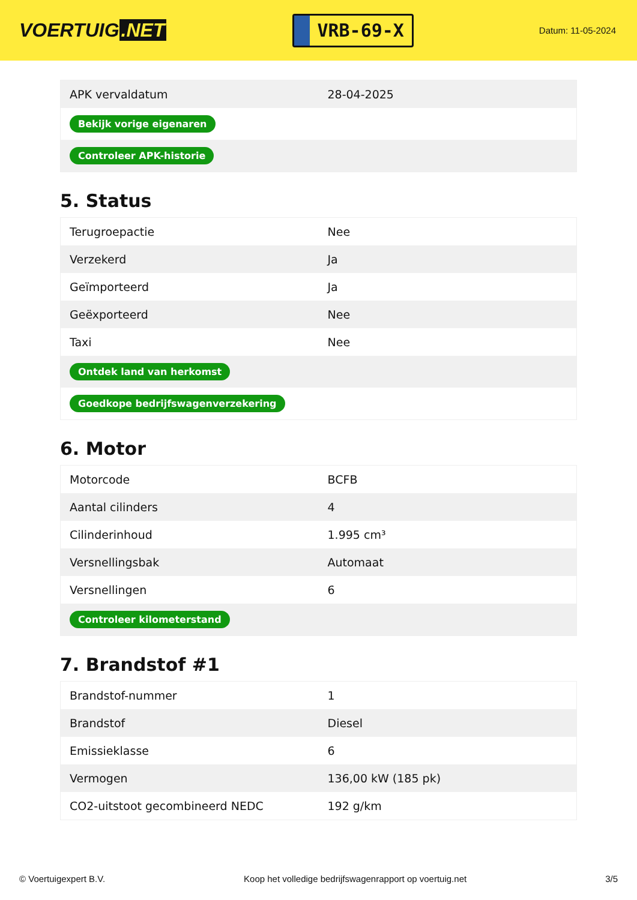VOERTUIG.NET
VRB-69-X
Datum: 11-05-2024
| APK vervaldatum | 28-04-2025 |
| Bekijk vorige eigenaren | |
| Controleer APK-historie | |
5. Status
| Terugroepactie | Nee |
| Verzekerd | Ja |
| Geïmporteerd | Ja |
| Geëxporteerd | Nee |
| Taxi | Nee |
| Ontdek land van herkomst | |
| Goedkope bedrijfswagenverzekering | |
6. Motor
| Motorcode | BCFB |
| Aantal cilinders | 4 |
| Cilinderinhoud | 1.995 cm³ |
| Versnellingsbak | Automaat |
| Versnellingen | 6 |
| Controleer kilometerstand | |
7. Brandstof #1
| Brandstof-nummer | 1 |
| Brandstof | Diesel |
| Emissieklasse | 6 |
| Vermogen | 136,00 kW (185 pk) |
| CO2-uitstoot gecombineerd NEDC | 192 g/km |
© Voertuigexpert B.V. Koop het volledige bedrijfswagenrapport op voertuig.net 3/5